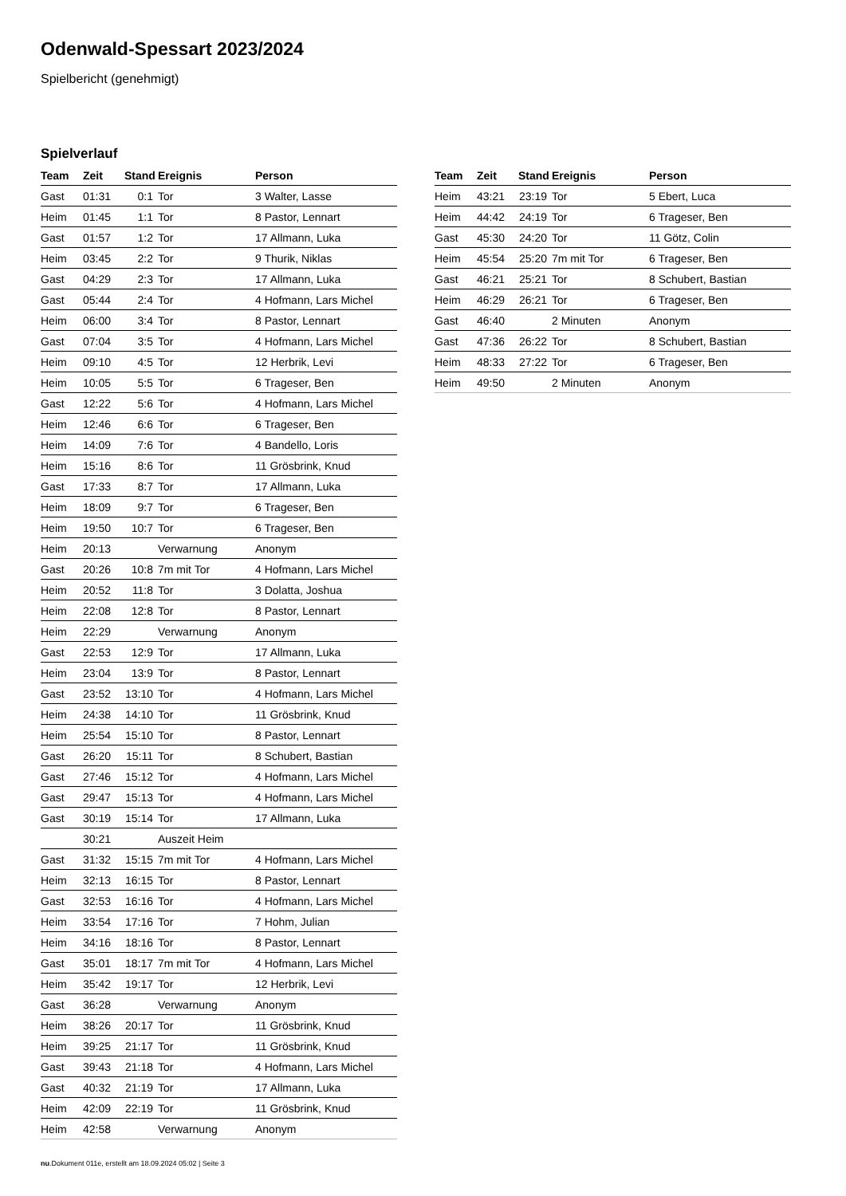Odenwald-Spessart 2023/2024
Spielbericht (genehmigt)
Spielverlauf
| Team | Zeit | Stand | Ereignis | Person |
| --- | --- | --- | --- | --- |
| Gast | 01:31 | 0:1 | Tor | 3 Walter, Lasse |
| Heim | 01:45 | 1:1 | Tor | 8 Pastor, Lennart |
| Gast | 01:57 | 1:2 | Tor | 17 Allmann, Luka |
| Heim | 03:45 | 2:2 | Tor | 9 Thurik, Niklas |
| Gast | 04:29 | 2:3 | Tor | 17 Allmann, Luka |
| Gast | 05:44 | 2:4 | Tor | 4 Hofmann, Lars Michel |
| Heim | 06:00 | 3:4 | Tor | 8 Pastor, Lennart |
| Gast | 07:04 | 3:5 | Tor | 4 Hofmann, Lars Michel |
| Heim | 09:10 | 4:5 | Tor | 12 Herbrik, Levi |
| Heim | 10:05 | 5:5 | Tor | 6 Trageser, Ben |
| Gast | 12:22 | 5:6 | Tor | 4 Hofmann, Lars Michel |
| Heim | 12:46 | 6:6 | Tor | 6 Trageser, Ben |
| Heim | 14:09 | 7:6 | Tor | 4 Bandello, Loris |
| Heim | 15:16 | 8:6 | Tor | 11 Grösbrink, Knud |
| Gast | 17:33 | 8:7 | Tor | 17 Allmann, Luka |
| Heim | 18:09 | 9:7 | Tor | 6 Trageser, Ben |
| Heim | 19:50 | 10:7 | Tor | 6 Trageser, Ben |
| Heim | 20:13 | | Verwarnung | Anonym |
| Gast | 20:26 | 10:8 | 7m mit Tor | 4 Hofmann, Lars Michel |
| Heim | 20:52 | 11:8 | Tor | 3 Dolatta, Joshua |
| Heim | 22:08 | 12:8 | Tor | 8 Pastor, Lennart |
| Heim | 22:29 | | Verwarnung | Anonym |
| Gast | 22:53 | 12:9 | Tor | 17 Allmann, Luka |
| Heim | 23:04 | 13:9 | Tor | 8 Pastor, Lennart |
| Gast | 23:52 | 13:10 | Tor | 4 Hofmann, Lars Michel |
| Heim | 24:38 | 14:10 | Tor | 11 Grösbrink, Knud |
| Heim | 25:54 | 15:10 | Tor | 8 Pastor, Lennart |
| Gast | 26:20 | 15:11 | Tor | 8 Schubert, Bastian |
| Gast | 27:46 | 15:12 | Tor | 4 Hofmann, Lars Michel |
| Gast | 29:47 | 15:13 | Tor | 4 Hofmann, Lars Michel |
| Gast | 30:19 | 15:14 | Tor | 17 Allmann, Luka |
| | 30:21 | | Auszeit Heim | |
| Gast | 31:32 | 15:15 | 7m mit Tor | 4 Hofmann, Lars Michel |
| Heim | 32:13 | 16:15 | Tor | 8 Pastor, Lennart |
| Gast | 32:53 | 16:16 | Tor | 4 Hofmann, Lars Michel |
| Heim | 33:54 | 17:16 | Tor | 7 Hohm, Julian |
| Heim | 34:16 | 18:16 | Tor | 8 Pastor, Lennart |
| Gast | 35:01 | 18:17 | 7m mit Tor | 4 Hofmann, Lars Michel |
| Heim | 35:42 | 19:17 | Tor | 12 Herbrik, Levi |
| Gast | 36:28 | | Verwarnung | Anonym |
| Heim | 38:26 | 20:17 | Tor | 11 Grösbrink, Knud |
| Heim | 39:25 | 21:17 | Tor | 11 Grösbrink, Knud |
| Gast | 39:43 | 21:18 | Tor | 4 Hofmann, Lars Michel |
| Gast | 40:32 | 21:19 | Tor | 17 Allmann, Luka |
| Heim | 42:09 | 22:19 | Tor | 11 Grösbrink, Knud |
| Heim | 42:58 | | Verwarnung | Anonym |
| Team | Zeit | Stand | Ereignis | Person |
| --- | --- | --- | --- | --- |
| Heim | 43:21 | 23:19 | Tor | 5 Ebert, Luca |
| Heim | 44:42 | 24:19 | Tor | 6 Trageser, Ben |
| Gast | 45:30 | 24:20 | Tor | 11 Götz, Colin |
| Heim | 45:54 | 25:20 | 7m mit Tor | 6 Trageser, Ben |
| Gast | 46:21 | 25:21 | Tor | 8 Schubert, Bastian |
| Heim | 46:29 | 26:21 | Tor | 6 Trageser, Ben |
| Gast | 46:40 | | 2 Minuten | Anonym |
| Gast | 47:36 | 26:22 | Tor | 8 Schubert, Bastian |
| Heim | 48:33 | 27:22 | Tor | 6 Trageser, Ben |
| Heim | 49:50 | | 2 Minuten | Anonym |
nu.Dokument 011e, erstellt am 18.09.2024 05:02 | Seite 3